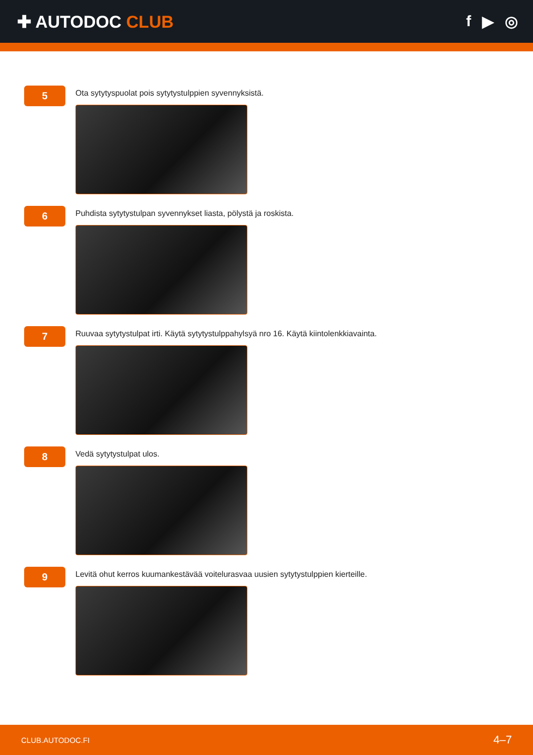✚ AUTODOC CLUB f ▶ ◎
5
Ota sytytyspuolat pois sytytystulppien syvennyksistä.
6
Puhdista sytytystulpan syvennykset liasta, pölystä ja roskista.
7
Ruuvaa sytytystulpat irti. Käytä sytytystulppahylsyä nro 16. Käytä kiintolenkkiavainta.
8
Vedä sytytystulpat ulos.
9
Levitä ohut kerros kuumankestävää voitelurasvaa uusien sytytystulppien kierteille.
CLUB.AUTODOC.FI 4–7